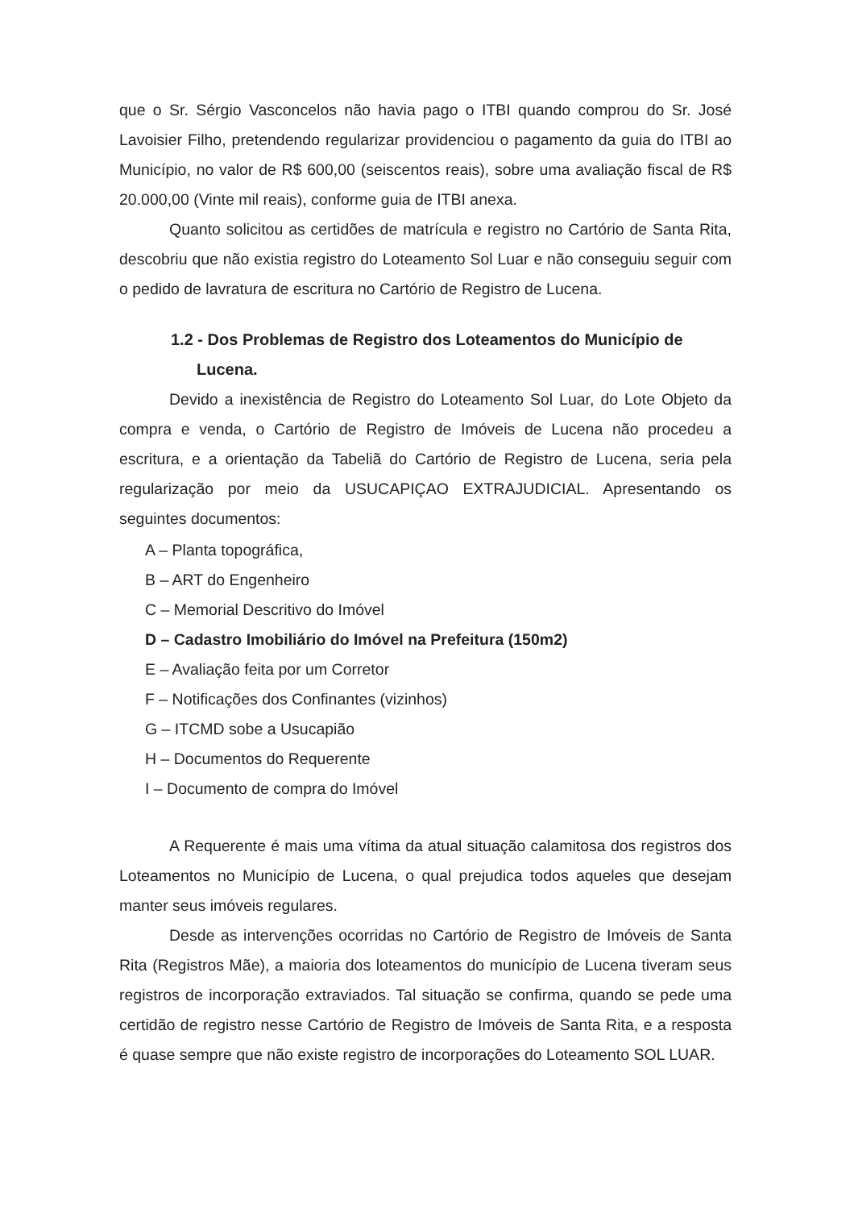que o Sr. Sérgio Vasconcelos não havia pago o ITBI quando comprou do Sr. José Lavoisier Filho, pretendendo regularizar providenciou o pagamento da guia do ITBI ao Município, no valor de R$ 600,00 (seiscentos reais), sobre uma avaliação fiscal de R$ 20.000,00 (Vinte mil reais), conforme guia de ITBI anexa.
Quanto solicitou as certidões de matrícula e registro no Cartório de Santa Rita, descobriu que não existia registro do Loteamento Sol Luar e não conseguiu seguir com o pedido de lavratura de escritura no Cartório de Registro de Lucena.
1.2 - Dos Problemas de Registro dos Loteamentos do Município de Lucena.
Devido a inexistência de Registro do Loteamento Sol Luar, do Lote Objeto da compra e venda, o Cartório de Registro de Imóveis de Lucena não procedeu a escritura, e a orientação da Tabeliã do Cartório de Registro de Lucena, seria pela regularização por meio da USUCAPIÇAO EXTRAJUDICIAL. Apresentando os seguintes documentos:
A – Planta topográfica,
B – ART do Engenheiro
C – Memorial Descritivo do Imóvel
D – Cadastro Imobiliário do Imóvel na Prefeitura (150m2)
E – Avaliação feita por um Corretor
F – Notificações dos Confinantes (vizinhos)
G – ITCMD sobe a Usucapião
H – Documentos do Requerente
I – Documento de compra do Imóvel
A Requerente é mais uma vítima da atual situação calamitosa dos registros dos Loteamentos no Município de Lucena, o qual prejudica todos aqueles que desejam manter seus imóveis regulares.
Desde as intervenções ocorridas no Cartório de Registro de Imóveis de Santa Rita (Registros Mãe), a maioria dos loteamentos do município de Lucena tiveram seus registros de incorporação extraviados. Tal situação se confirma, quando se pede uma certidão de registro nesse Cartório de Registro de Imóveis de Santa Rita, e a resposta é quase sempre que não existe registro de incorporações do Loteamento SOL LUAR.